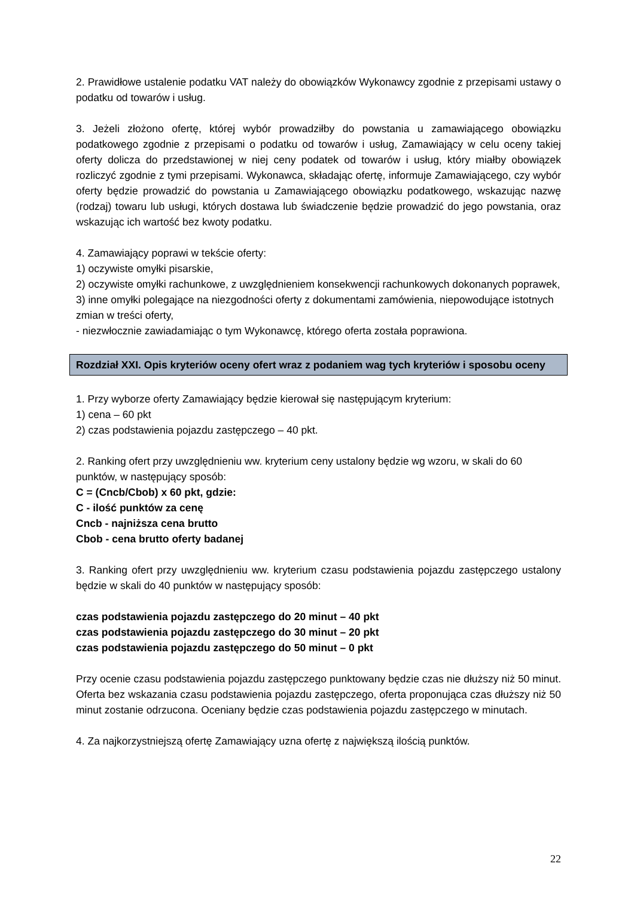2. Prawidłowe ustalenie podatku VAT należy do obowiązków Wykonawcy zgodnie z przepisami ustawy o podatku od towarów i usług.
3. Jeżeli złożono ofertę, której wybór prowadziłby do powstania u zamawiającego obowiązku podatkowego zgodnie z przepisami o podatku od towarów i usług, Zamawiający w celu oceny takiej oferty dolicza do przedstawionej w niej ceny podatek od towarów i usług, który miałby obowiązek rozliczyć zgodnie z tymi przepisami. Wykonawca, składając ofertę, informuje Zamawiającego, czy wybór oferty będzie prowadzić do powstania u Zamawiającego obowiązku podatkowego, wskazując nazwę (rodzaj) towaru lub usługi, których dostawa lub świadczenie będzie prowadzić do jego powstania, oraz wskazując ich wartość bez kwoty podatku.
4. Zamawiający poprawi w tekście oferty:
1) oczywiste omyłki pisarskie,
2) oczywiste omyłki rachunkowe, z uwzględnieniem konsekwencji rachunkowych dokonanych poprawek,
3) inne omyłki polegające na niezgodności oferty z dokumentami zamówienia, niepowodujące istotnych zmian w treści oferty,
- niezwłocznie zawiadamiając o tym Wykonawcę, którego oferta została poprawiona.
Rozdział XXI. Opis kryteriów oceny ofert wraz z podaniem wag tych kryteriów i sposobu oceny
1. Przy wyborze oferty Zamawiający będzie kierował się następującym kryterium:
1) cena – 60 pkt
2) czas podstawienia pojazdu zastępczego – 40 pkt.
2. Ranking ofert przy uwzględnieniu ww. kryterium ceny ustalony będzie wg wzoru, w skali do 60 punktów, w następujący sposób:
C = (Cncb/Cbob) x 60 pkt, gdzie:
C - ilość punktów za cenę
Cncb - najniższa cena brutto
Cbob - cena brutto oferty badanej
3. Ranking ofert przy uwzględnieniu ww. kryterium czasu podstawienia pojazdu zastępczego ustalony będzie w skali do 40 punktów w następujący sposób:
czas podstawienia pojazdu zastępczego do 20 minut – 40 pkt
czas podstawienia pojazdu zastępczego do 30 minut – 20 pkt
czas podstawienia pojazdu zastępczego do 50 minut – 0 pkt
Przy ocenie czasu podstawienia pojazdu zastępczego punktowany będzie czas nie dłuższy niż 50 minut. Oferta bez wskazania czasu podstawienia pojazdu zastępczego, oferta proponująca czas dłuższy niż 50 minut zostanie odrzucona. Oceniany będzie czas podstawienia pojazdu zastępczego w minutach.
4. Za najkorzystniejszą ofertę Zamawiający uzna ofertę z największą ilością punktów.
22